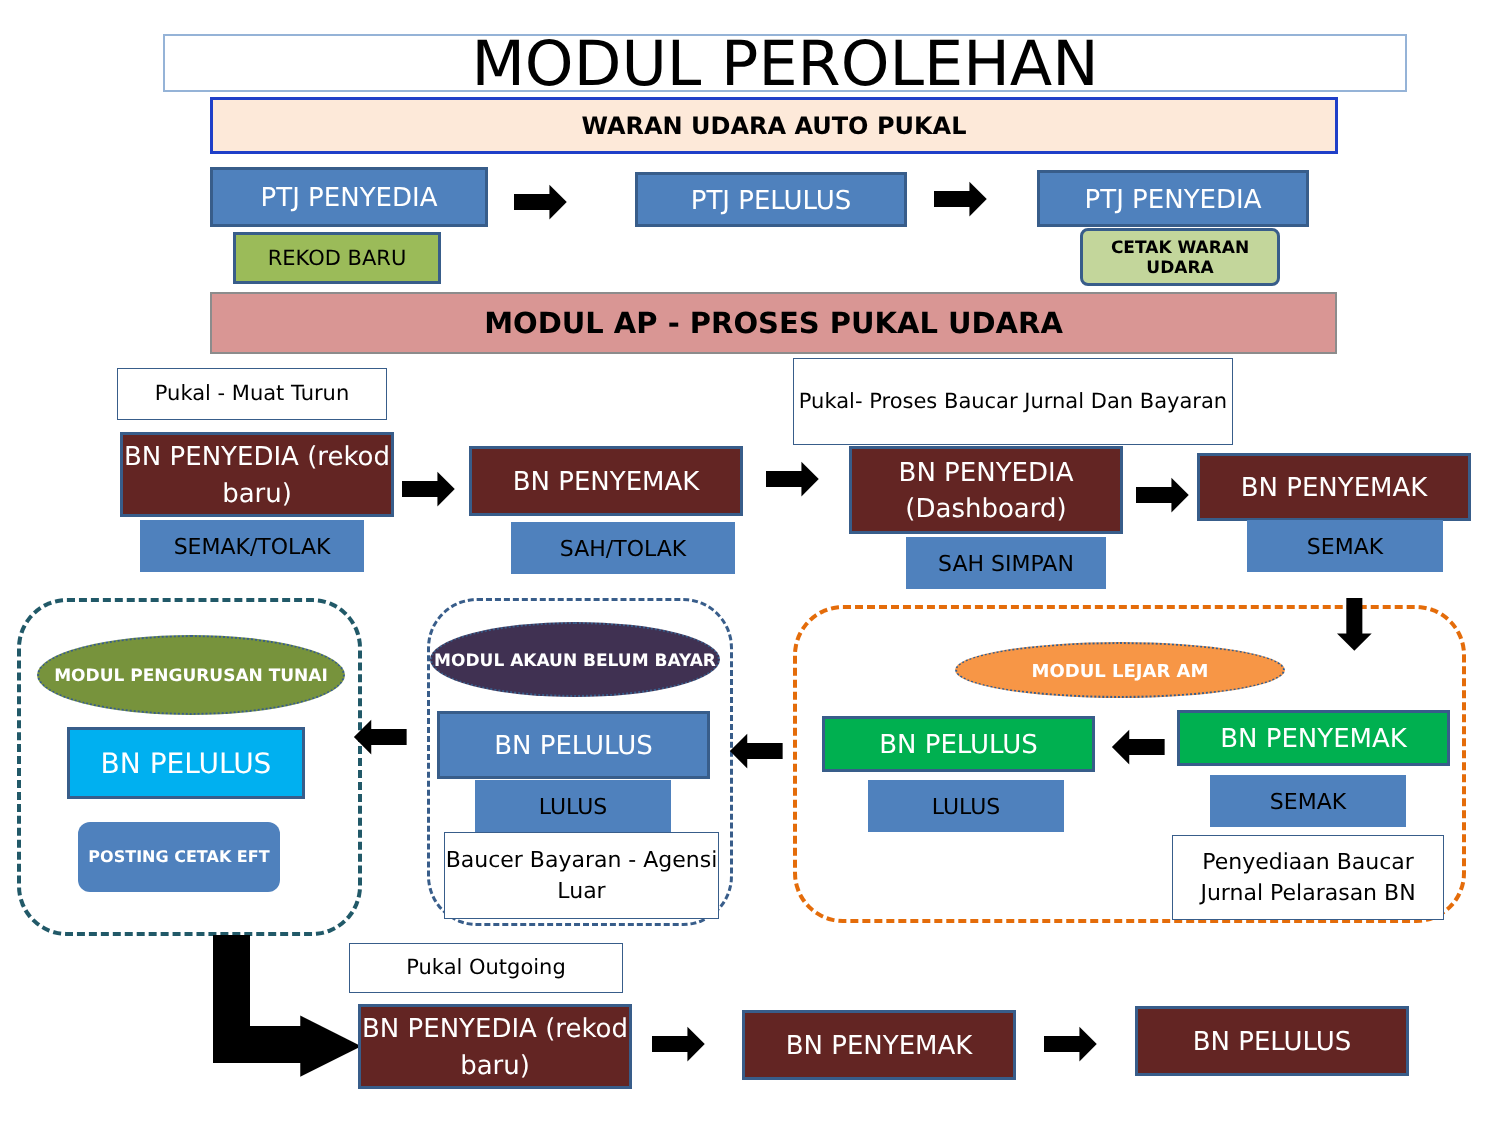MODUL PEROLEHAN
WARAN UDARA AUTO PUKAL
PTJ PENYEDIA ➡ PTJ PELULUS ➡ PTJ PENYEDIA
REKOD BARU CETAK WARAN UDARA
MODUL AP - PROSES PUKAL UDARA
Pukal - Muat Turun
Pukal- Proses Baucar Jurnal Dan Bayaran
BN PENYEDIA (rekod baru)
➡ BN PENYEMAK ➡
BN PENYEDIA (Dashboard)
➡ BN PENYEMAK
SEMAK/TOLAK SAH/TOLAK
SAH SIMPAN
SEMAK
MODUL PENGURUSAN TUNAI
MODUL AKAUN BELUM BAYAR
MODUL LEJAR AM ⬇
BN PELULUS ⬅ BN PELULUS ⬅ BN PELULUS ⬅ BN PENYEMAK
POSTING CETAK EFT
LULUS LULUS SEMAK
Baucer Bayaran - Agensi Luar
Penyediaan Baucar Jurnal Pelarasan BN
▶
Pukal Outgoing
BN PENYEDIA (rekod baru)
➡ BN PENYEMAK ➡ BN PELULUS